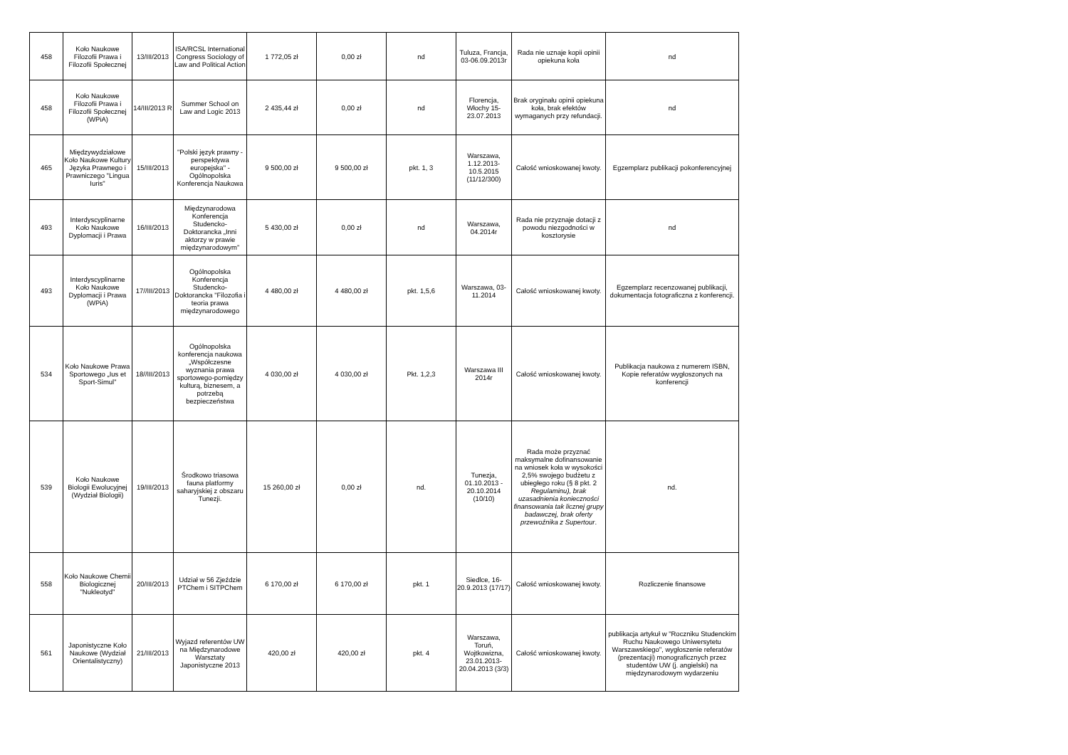| 458 | Koło Naukowe Filozofii Prawa i Filozofii Społecznej | 13/III/2013 | ISA/RCSL International Congress Sociology of Law and Political Action | 1 772,05 zł | 0,00 zł | nd | Tuluza, Francja, 03-06.09.2013r | Rada nie uznaje kopii opinii opiekuna koła | nd |
| 458 | Koło Naukowe Filozofii Prawa i Filozofii Społecznej (WPiA) | 14/III/2013 R | Summer School on Law and Logic 2013 | 2 435,44 zł | 0,00 zł | nd | Florencja, Włochy 15-23.07.2013 | Brak oryginału opinii opiekuna koła, brak efektów wymaganych przy refundacji. | nd |
| 465 | Międzywydziałowe Koło Naukowe Kultury Języka Prawnego i Prawniczego "Lingua Iuris" | 15/III/2013 | "Polski język prawny - perspektywa europejska" - Ogólnopolska Konferencja Naukowa | 9 500,00 zł | 9 500,00 zł | pkt. 1, 3 | Warszawa, 1.12.2013-10.5.2015 (11/12/300) | Całość wnioskowanej kwoty. | Egzemplarz publikacji pokonferencyjnej |
| 493 | Interdyscyplinarne Koło Naukowe Dyplomacji i Prawa | 16/III/2013 | Międzynarodowa Konferencja Studencko-Doktorancka „Inni aktorzy w prawie międzynarodowym” | 5 430,00 zł | 0,00 zł | nd | Warszawa, 04.2014r | Rada nie przyznaje dotacji z powodu niezgodności w kosztorysie | nd |
| 493 | Interdyscyplinarne Koło Naukowe Dyplomacji i Prawa (WPiA) | 17//III/2013 | Ogólnopolska Konferencja Studencko-Doktorancka "Filozofia i teoria prawa międzynarodowego | 4 480,00 zł | 4 480,00 zł | pkt. 1,5,6 | Warszawa, 03-11.2014 | Całość wnioskowanej kwoty. | Egzemplarz recenzowanej publikacji, dokumentacja fotograficzna z konferencji. |
| 534 | Koło Naukowe Prawa Sportowego „Ius et Sport-Simul” | 18//III/2013 | Ogólnopolska konferencja naukowa „Współczesne wyznania prawa sportowego-pomiędzy kulturą, biznesem, a potrzebą bezpieczeństwa | 4 030,00 zł | 4 030,00 zł | Pkt. 1,2,3 | Warszawa III 2014r | Całość wnioskowanej kwoty. | Publikacja naukowa z numerem ISBN, Kopie referatów wygłoszonych na konferencji |
| 539 | Koło Naukowe Biologii Ewolucyjnej (Wydział Biologii) | 19/III/2013 | Środkowo triasowa fauna platformy saharyjskiej z obszaru Tunezji. | 15 260,00 zł | 0,00 zł | nd. | Tunezja, 01.10.2013 - 20.10.2014 (10/10) | Rada może przyznać maksymalne dofinansowanie na wniosek koła w wysokości 2,5% swojego budżetu z ubiegłego roku (§ 8 pkt. 2 Regulaminu), brak uzasadnienia konieczności finansowania tak licznej grupy badawczej, brak oferty przewoźnika z Supertour . | nd. |
| 558 | Koło Naukowe Chemii Biologicznej "Nukleotyd" | 20/III/2013 | Udział w 56 Zjeździe PTChem i SITPChem | 6 170,00 zł | 6 170,00 zł | pkt. 1 | Siedlce, 16-20.9.2013 (17/17) | Całość wnioskowanej kwoty. | Rozliczenie finansowe |
| 561 | Japonistyczne Koło Naukowe (Wydział Orientalistyczny) | 21/III/2013 | Wyjazd referentów UW na Międzynarodowe Warsztaty Japonistyczne 2013 | 420,00 zł | 420,00 zł | pkt. 4 | Warszawa, Toruń, Wojtkowizna, 23.01.2013-20.04.2013 (3/3) | Całość wnioskowanej kwoty. | publikacja artykuł w "Roczniku Studenckim Ruchu Naukowego Uniwersytetu Warszawskiego", wygłoszenie referatów (prezentacji) monograficznych przez studentów UW (j. angielski) na międzynarodowym wydarzeniu |